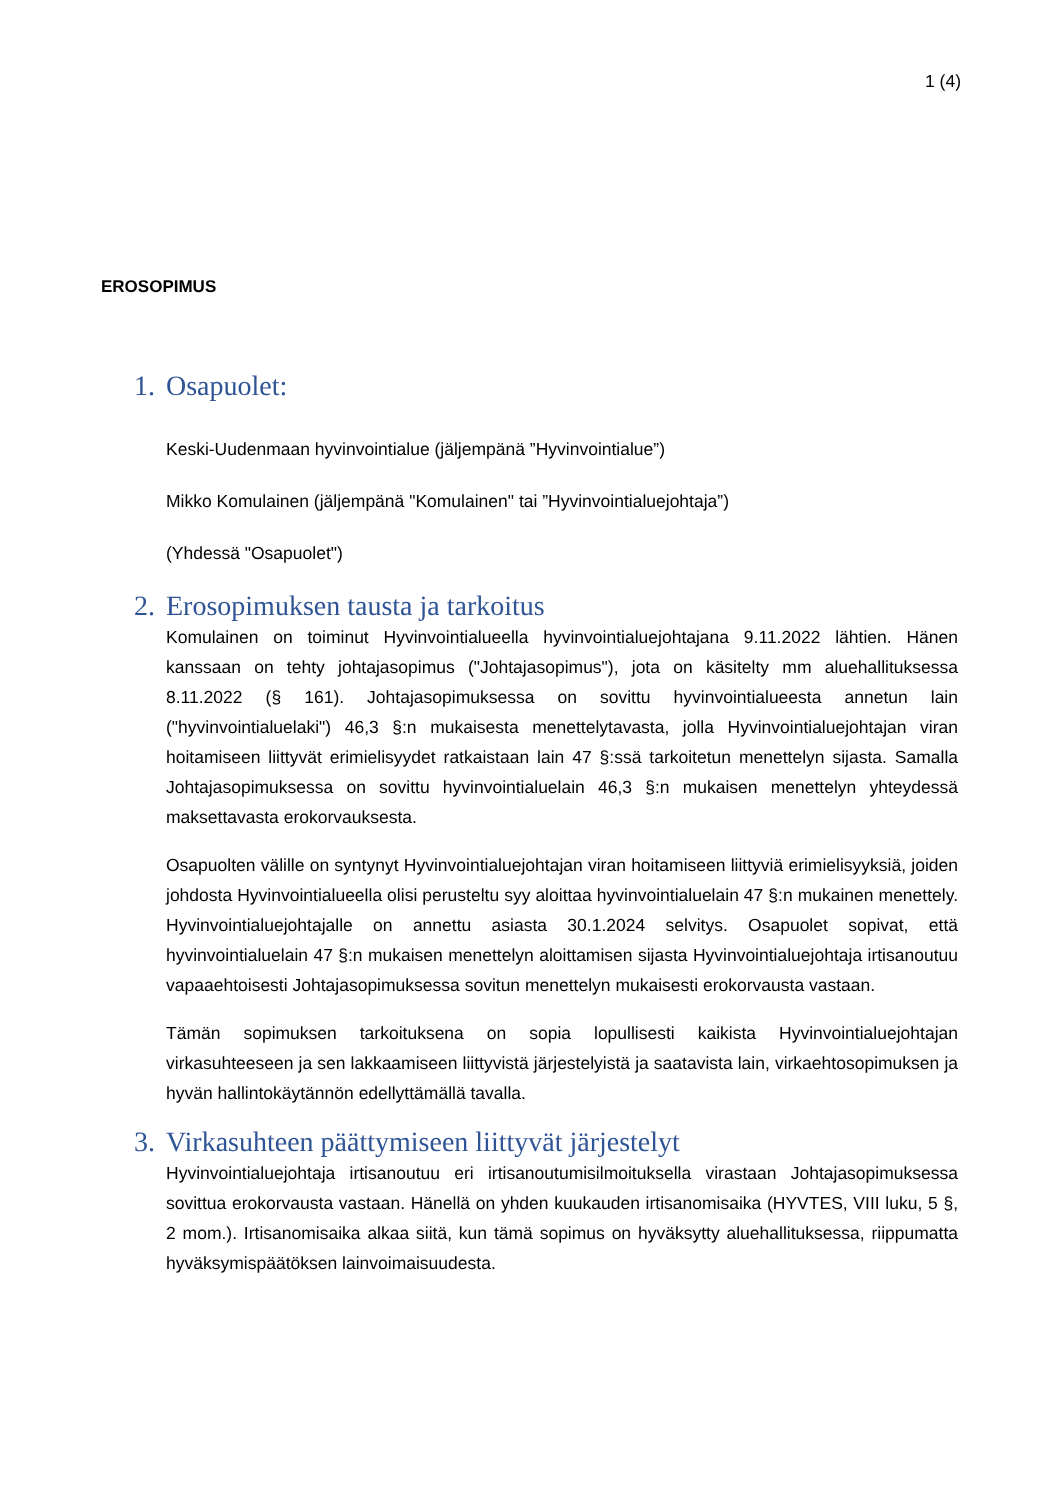1 (4)
EROSOPIMUS
1. Osapuolet:
Keski-Uudenmaan hyvinvointialue (jäljempänä ”Hyvinvointialue”)
Mikko Komulainen (jäljempänä "Komulainen" tai ”Hyvinvointialuejohtaja”)
(Yhdessä "Osapuolet")
2. Erosopimuksen tausta ja tarkoitus
Komulainen on toiminut Hyvinvointialueella hyvinvointialuejohtajana 9.11.2022 lähtien. Hänen kanssaan on tehty johtajasopimus ("Johtajasopimus"), jota on käsitelty mm aluehallituksessa 8.11.2022 (§ 161). Johtajasopimuksessa on sovittu hyvinvointialueesta annetun lain ("hyvinvointialuelaki") 46,3 §:n mukaisesta menettelytavasta, jolla Hyvinvointialuejohtajan viran hoitamiseen liittyvät erimielisyydet ratkaistaan lain 47 §:ssä tarkoitetun menettelyn sijasta. Samalla Johtajasopimuksessa on sovittu hyvinvointialuelain 46,3 §:n mukaisen menettelyn yhteydessä maksettavasta erokorvauksesta.
Osapuolten välille on syntynyt Hyvinvointialuejohtajan viran hoitamiseen liittyviä erimielisyyksiä, joiden johdosta Hyvinvointialueella olisi perusteltu syy aloittaa hyvinvointialuelain 47 §:n mukainen menettely. Hyvinvointialuejohtajalle on annettu asiasta 30.1.2024 selvitys. Osapuolet sopivat, että hyvinvointialuelain 47 §:n mukaisen menettelyn aloittamisen sijasta Hyvinvointialuejohtaja irtisanoutuu vapaaehtoisesti Johtajasopimuksessa sovitun menettelyn mukaisesti erokorvausta vastaan.
Tämän sopimuksen tarkoituksena on sopia lopullisesti kaikista Hyvinvointialuejohtajan virkasuhteeseen ja sen lakkaamiseen liittyvistä järjestelyistä ja saatavista lain, virkaehtosopimuksen ja hyvän hallintokäytännön edellyttämällä tavalla.
3. Virkasuhteen päättymiseen liittyvät järjestelyt
Hyvinvointialuejohtaja irtisanoutuu eri irtisanoutumisilmoituksella virastaan Johtajasopimuksessa sovittua erokorvausta vastaan. Hänellä on yhden kuukauden irtisanomisaika (HYVTES, VIII luku, 5 §, 2 mom.). Irtisanomisaika alkaa siitä, kun tämä sopimus on hyväksytty aluehallituksessa, riippumatta hyväksymispäätöksen lainvoimaisuudesta.